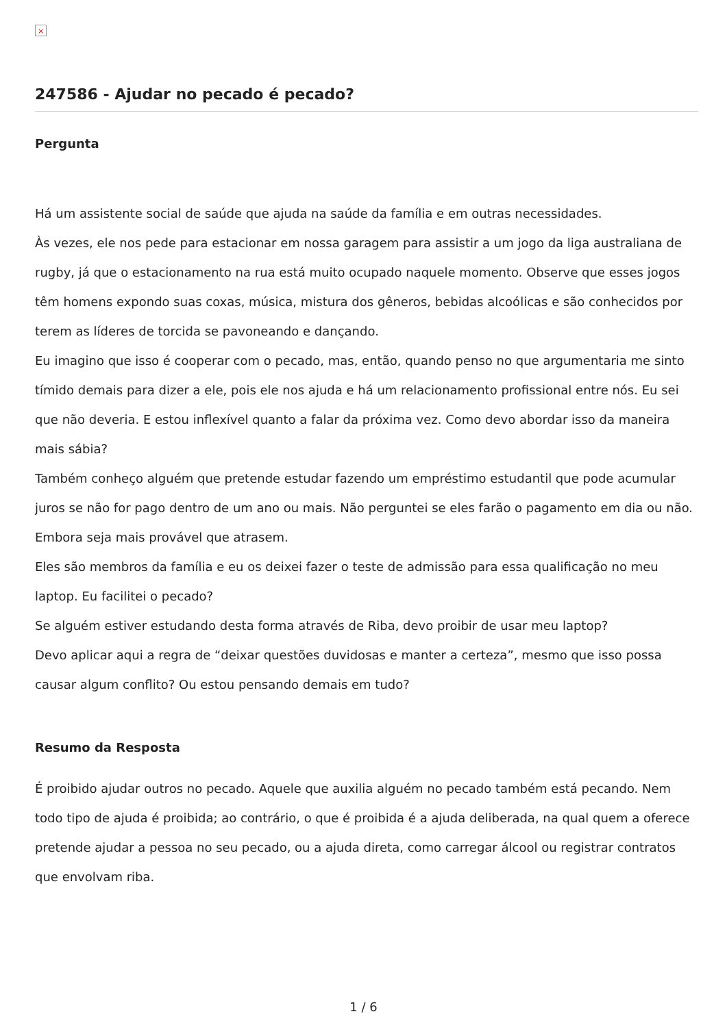×
247586 - Ajudar no pecado é pecado?
Pergunta
Há um assistente social de saúde que ajuda na saúde da família e em outras necessidades.
Às vezes, ele nos pede para estacionar em nossa garagem para assistir a um jogo da liga australiana de rugby, já que o estacionamento na rua está muito ocupado naquele momento. Observe que esses jogos têm homens expondo suas coxas, música, mistura dos gêneros, bebidas alcoólicas e são conhecidos por terem as líderes de torcida se pavoneando e dançando.
Eu imagino que isso é cooperar com o pecado, mas, então, quando penso no que argumentaria me sinto tímido demais para dizer a ele, pois ele nos ajuda e há um relacionamento profissional entre nós. Eu sei que não deveria. E estou inflexível quanto a falar da próxima vez. Como devo abordar isso da maneira mais sábia?
Também conheço alguém que pretende estudar fazendo um empréstimo estudantil que pode acumular juros se não for pago dentro de um ano ou mais. Não perguntei se eles farão o pagamento em dia ou não. Embora seja mais provável que atrasem.
Eles são membros da família e eu os deixei fazer o teste de admissão para essa qualificação no meu laptop. Eu facilitei o pecado?
Se alguém estiver estudando desta forma através de Riba, devo proibir de usar meu laptop?
Devo aplicar aqui a regra de “deixar questões duvidosas e manter a certeza”, mesmo que isso possa causar algum conflito? Ou estou pensando demais em tudo?
Resumo da Resposta
É proibido ajudar outros no pecado. Aquele que auxilia alguém no pecado também está pecando. Nem todo tipo de ajuda é proibida; ao contrário, o que é proibida é a ajuda deliberada, na qual quem a oferece pretende ajudar a pessoa no seu pecado, ou a ajuda direta, como carregar álcool ou registrar contratos que envolvam riba.
1 / 6